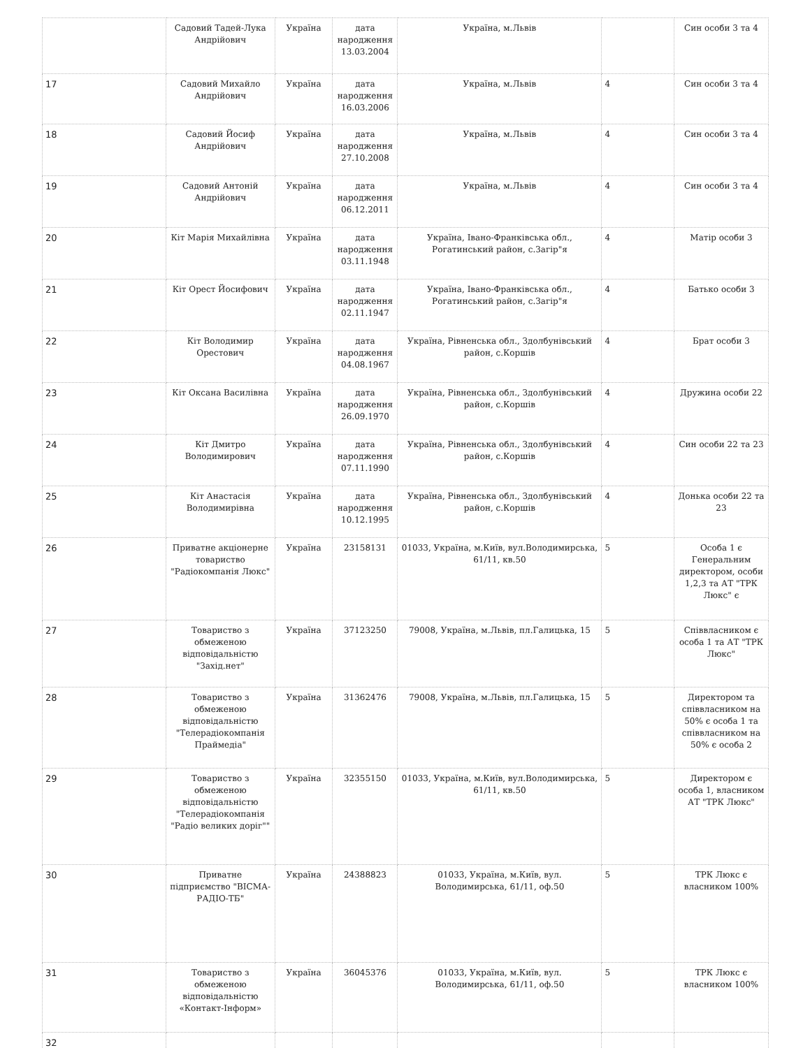| | Садовий Тадей-Лука Андрійович | Україна | дата народження 13.03.2004 | Україна, м.Львів | | Син особи 3 та 4 |
| 17 | Садовий Михайло Андрійович | Україна | дата народження 16.03.2006 | Україна, м.Львів | 4 | Син особи 3 та 4 |
| 18 | Садовий Йосиф Андрійович | Україна | дата народження 27.10.2008 | Україна, м.Львів | 4 | Син особи 3 та 4 |
| 19 | Садовий Антоній Андрійович | Україна | дата народження 06.12.2011 | Україна, м.Львів | 4 | Син особи 3 та 4 |
| 20 | Кіт Марія Михайлівна | Україна | дата народження 03.11.1948 | Україна, Івано-Франківська обл., Рогатинський район, с.Загір"я | 4 | Матір особи 3 |
| 21 | Кіт Орест Йосифович | Україна | дата народження 02.11.1947 | Україна, Івано-Франківська обл., Рогатинський район, с.Загір"я | 4 | Батько особи 3 |
| 22 | Кіт Володимир Орестович | Україна | дата народження 04.08.1967 | Україна, Рівненська обл., Здолбунівський район, с.Коршів | 4 | Брат особи 3 |
| 23 | Кіт Оксана Василівна | Україна | дата народження 26.09.1970 | Україна, Рівненська обл., Здолбунівський район, с.Коршів | 4 | Дружина особи 22 |
| 24 | Кіт Дмитро Володимирович | Україна | дата народження 07.11.1990 | Україна, Рівненська обл., Здолбунівський район, с.Коршів | 4 | Син особи 22 та 23 |
| 25 | Кіт Анастасія Володимирівна | Україна | дата народження 10.12.1995 | Україна, Рівненська обл., Здолбунівський район, с.Коршів | 4 | Донька особи 22 та 23 |
| 26 | Приватне акціонерне товариство "Радіокомпанія Люкс" | Україна | 23158131 | 01033, Україна, м.Київ, вул.Володимирська, 61/11, кв.50 | 5 | Особа 1 є Генеральним директором, особи 1,2,3 та АТ "ТРК Люкс" є |
| 27 | Товариство з обмеженою відповідальністю "Захід.нет" | Україна | 37123250 | 79008, Україна, м.Львів, пл.Галицька, 15 | 5 | Співвласником є особа 1 та АТ "ТРК Люкс" |
| 28 | Товариство з обмеженою відповідальністю "Телерадіокомпанія Праймедіа" | Україна | 31362476 | 79008, Україна, м.Львів, пл.Галицька, 15 | 5 | Директором та співвласником на 50% є особа 1 та співвласником на 50% є особа 2 |
| 29 | Товариство з обмеженою відповідальністю "Телерадіокомпанія "Радіо великих доріг"" | Україна | 32355150 | 01033, Україна, м.Київ, вул.Володимирська, 61/11, кв.50 | 5 | Директором є особа 1, власником АТ "ТРК Люкс" |
| 30 | Приватне підприємство "ВІСМА-РАДІО-ТБ" | Україна | 24388823 | 01033, Україна, м.Київ, вул. Володимирська, 61/11, оф.50 | 5 | ТРК Люкс є власником 100% |
| 31 | Товариство з обмеженою відповідальністю «Контакт-Інформ» | Україна | 36045376 | 01033, Україна, м.Київ, вул. Володимирська, 61/11, оф.50 | 5 | ТРК Люкс є власником 100% |
| 32 | | | | | | |